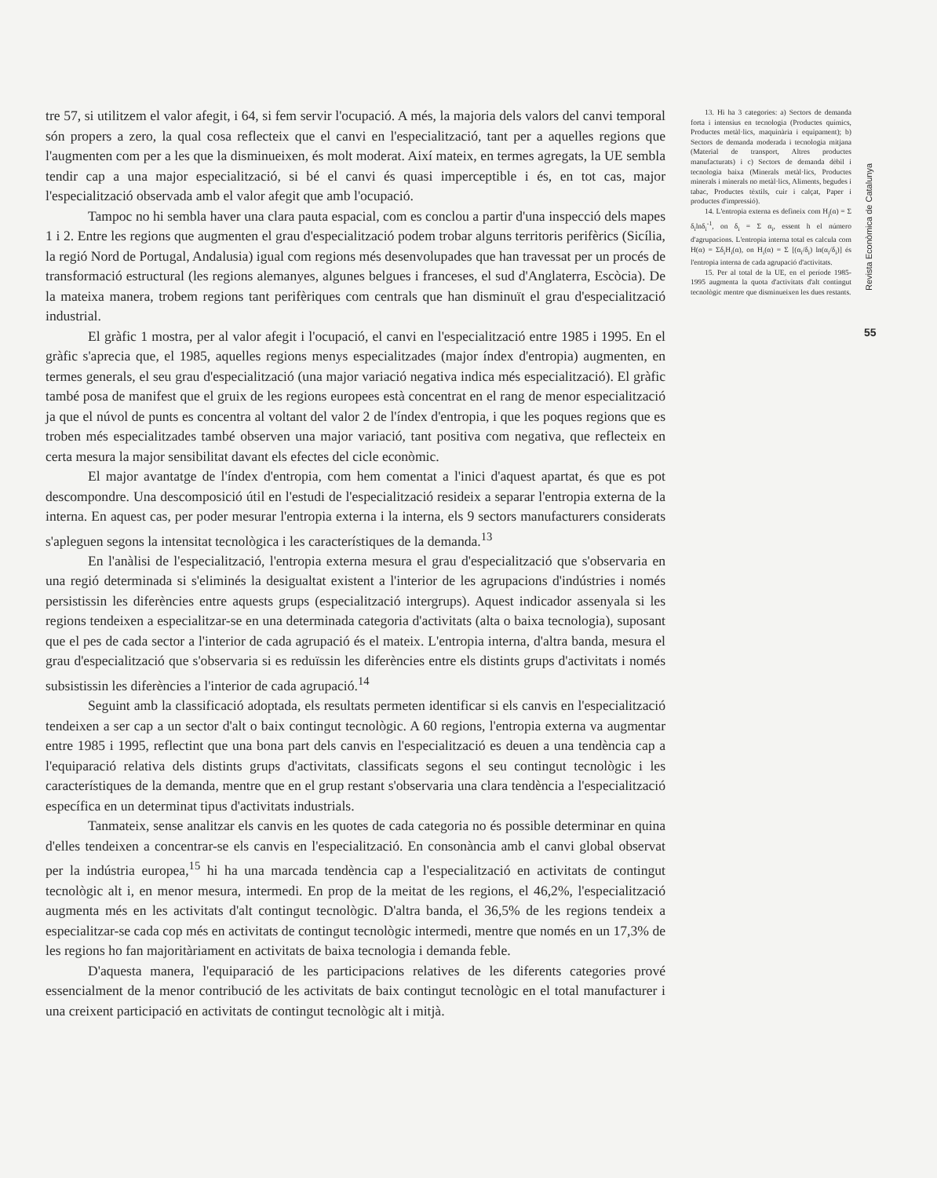tre 57, si utilitzem el valor afegit, i 64, si fem servir l'ocupació. A més, la majoria dels valors del canvi temporal són propers a zero, la qual cosa reflecteix que el canvi en l'especialització, tant per a aquelles regions que l'augmenten com per a les que la disminueixen, és molt moderat. Així mateix, en termes agregats, la UE sembla tendir cap a una major especialització, si bé el canvi és quasi imperceptible i és, en tot cas, major l'especialització observada amb el valor afegit que amb l'ocupació.
Tampoc no hi sembla haver una clara pauta espacial, com es conclou a partir d'una inspecció dels mapes 1 i 2. Entre les regions que augmenten el grau d'especialització podem trobar alguns territoris perifèrics (Sicília, la regió Nord de Portugal, Andalusia) igual com regions més desenvolupades que han travessat per un procés de transformació estructural (les regions alemanyes, algunes belgues i franceses, el sud d'Anglaterra, Escòcia). De la mateixa manera, trobem regions tant perifèriques com centrals que han disminuït el grau d'especialització industrial.
El gràfic 1 mostra, per al valor afegit i l'ocupació, el canvi en l'especialització entre 1985 i 1995. En el gràfic s'aprecia que, el 1985, aquelles regions menys especialitzades (major índex d'entropia) augmenten, en termes generals, el seu grau d'especialització (una major variació negativa indica més especialització). El gràfic també posa de manifest que el gruix de les regions europees està concentrat en el rang de menor especialització ja que el núvol de punts es concentra al voltant del valor 2 de l'índex d'entropia, i que les poques regions que es troben més especialitzades també observen una major variació, tant positiva com negativa, que reflecteix en certa mesura la major sensibilitat davant els efectes del cicle econòmic.
El major avantatge de l'índex d'entropia, com hem comentat a l'inici d'aquest apartat, és que es pot descompondre. Una descomposició útil en l'estudi de l'especialització resideix a separar l'entropia externa de la interna. En aquest cas, per poder mesurar l'entropia externa i la interna, els 9 sectors manufacturers considerats s'apleguen segons la intensitat tecnològica i les característiques de la demanda.<sup>13</sup>
En l'anàlisi de l'especialització, l'entropia externa mesura el grau d'especialització que s'observaria en una regió determinada si s'eliminés la desigualtat existent a l'interior de les agrupacions d'indústries i només persistissin les diferències entre aquests grups (especialització intergrups). Aquest indicador assenyala si les regions tendeixen a especialitzar-se en una determinada categoria d'activitats (alta o baixa tecnologia), suposant que el pes de cada sector a l'interior de cada agrupació és el mateix. L'entropia interna, d'altra banda, mesura el grau d'especialització que s'observaria si es reduïssin les diferències entre els distints grups d'activitats i només subsistissin les diferències a l'interior de cada agrupació.<sup>14</sup>
Seguint amb la classificació adoptada, els resultats permeten identificar si els canvis en l'especialització tendeixen a ser cap a un sector d'alt o baix contingut tecnològic. A 60 regions, l'entropia externa va augmentar entre 1985 i 1995, reflectint que una bona part dels canvis en l'especialització es deuen a una tendència cap a l'equiparació relativa dels distints grups d'activitats, classificats segons el seu contingut tecnològic i les característiques de la demanda, mentre que en el grup restant s'observaria una clara tendència a l'especialització específica en un determinat tipus d'activitats industrials.
Tanmateix, sense analitzar els canvis en les quotes de cada categoria no és possible determinar en quina d'elles tendeixen a concentrar-se els canvis en l'especialització. En consonància amb el canvi global observat per la indústria europea,<sup>15</sup> hi ha una marcada tendència cap a l'especialització en activitats de contingut tecnològic alt i, en menor mesura, intermedi. En prop de la meitat de les regions, el 46,2%, l'especialització augmenta més en les activitats d'alt contingut tecnològic. D'altra banda, el 36,5% de les regions tendeix a especialitzar-se cada cop més en activitats de contingut tecnològic intermedi, mentre que només en un 17,3% de les regions ho fan majoritàriament en activitats de baixa tecnologia i demanda feble.
D'aquesta manera, l'equiparació de les participacions relatives de les diferents categories prové essencialment de la menor contribució de les activitats de baix contingut tecnològic en el total manufacturer i una creixent participació en activitats de contingut tecnològic alt i mitjà.
13. Hi ha 3 categories: a) Sectors de demanda forta i intensius en tecnologia (Productes químics, Productes metàl·lics, maquinària i equipament); b) Sectors de demanda moderada i tecnologia mitjana (Material de transport, Altres productes manufacturats) i c) Sectors de demanda dèbil i tecnologia baixa (Minerals metàl·lics, Productes minerals i minerals no metàl·lics, Aliments, begudes i tabac, Productes tèxtils, cuir i calçat, Paper i productes d'impressió).
14. L'entropia externa es defineix com H<sub>j</sub>(α) = Σ δ<sub>i</sub>lnδ<sub>i</sub><sup>-1</sup>, on δ<sub>i</sub> = Σ α<sub>i</sub>, essent h el número d'agrupacions. L'entropia interna total es calcula com H(α) = Σδ<sub>i</sub>H<sub>i</sub>(α), on H<sub>i</sub>(α) = Σ [(α<sub>i</sub>/δ<sub>i</sub>) ln(α<sub>i</sub>/δ<sub>i</sub>)] és l'entropia interna de cada agrupació d'activitats.
15. Per al total de la UE, en el període 1985-1995 augmenta la quota d'activitats d'alt contingut tecnològic mentre que disminueixen les dues restants.
Revista Econòmica de Catalunya
55